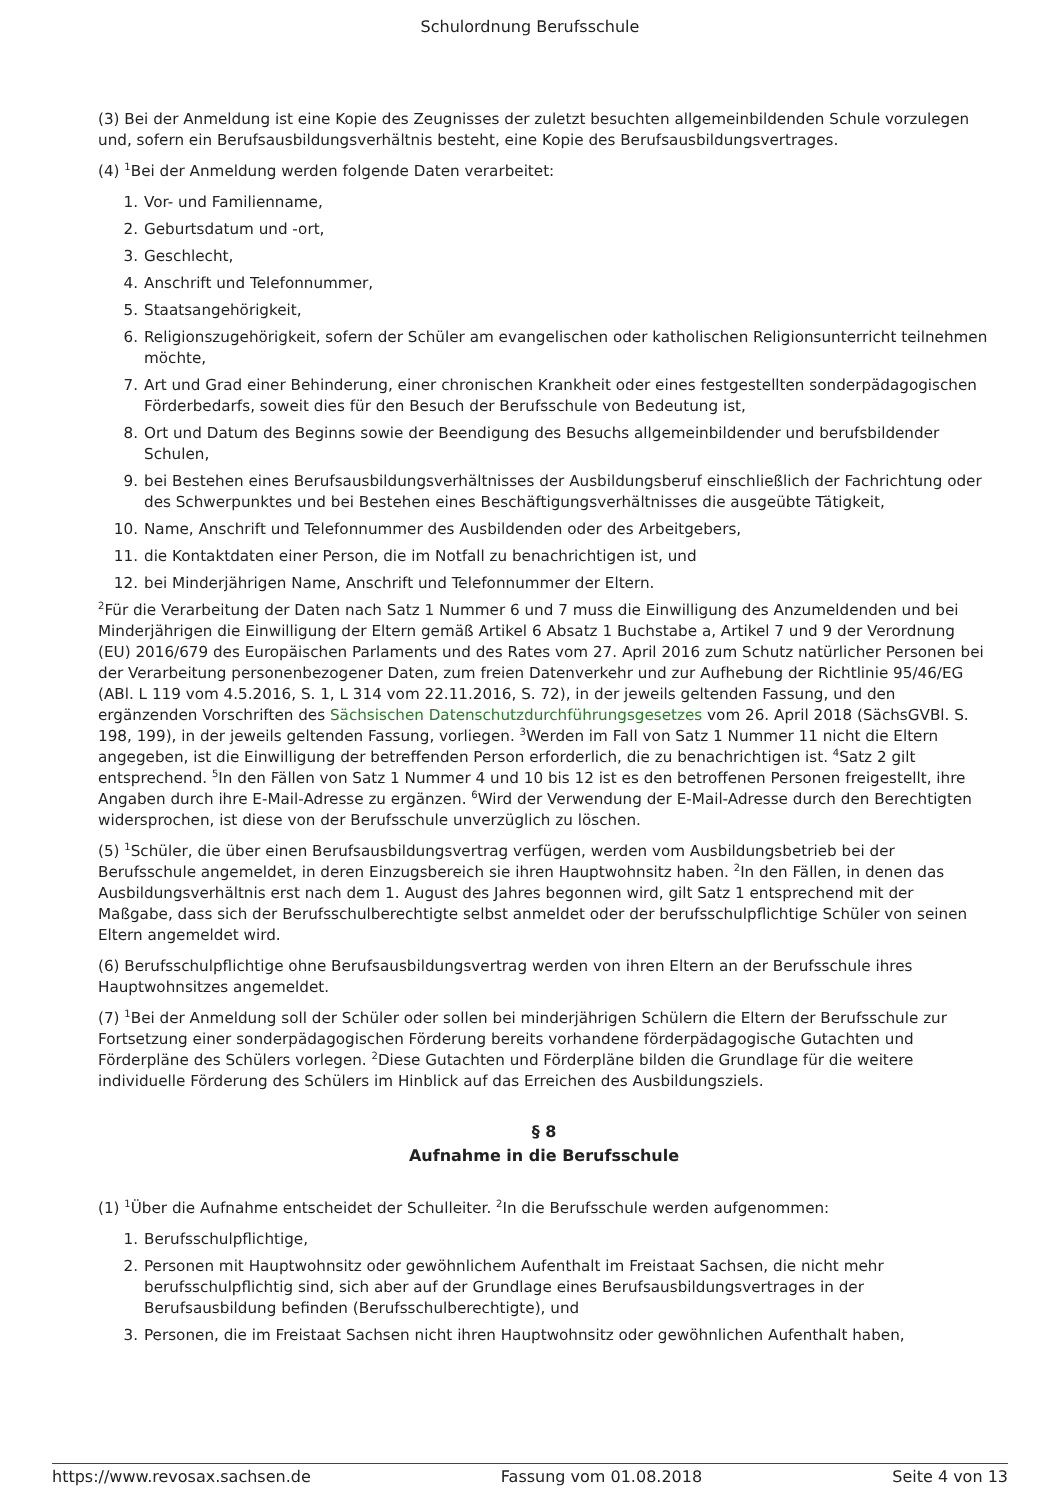Schulordnung Berufsschule
(3) Bei der Anmeldung ist eine Kopie des Zeugnisses der zuletzt besuchten allgemeinbildenden Schule vorzulegen und, sofern ein Berufsausbildungsverhältnis besteht, eine Kopie des Berufsausbildungsvertrages.
(4) <sup>1</sup>Bei der Anmeldung werden folgende Daten verarbeitet:
1. Vor- und Familienname,
2. Geburtsdatum und -ort,
3. Geschlecht,
4. Anschrift und Telefonnummer,
5. Staatsangehörigkeit,
6. Religionszugehörigkeit, sofern der Schüler am evangelischen oder katholischen Religionsunterricht teilnehmen möchte,
7. Art und Grad einer Behinderung, einer chronischen Krankheit oder eines festgestellten sonderpädagogischen Förderbedarfs, soweit dies für den Besuch der Berufsschule von Bedeutung ist,
8. Ort und Datum des Beginns sowie der Beendigung des Besuchs allgemeinbildender und berufsbildender Schulen,
9. bei Bestehen eines Berufsausbildungsverhältnisses der Ausbildungsberuf einschließlich der Fachrichtung oder des Schwerpunktes und bei Bestehen eines Beschäftigungsverhältnisses die ausgeübte Tätigkeit,
10. Name, Anschrift und Telefonnummer des Ausbildenden oder des Arbeitgebers,
11. die Kontaktdaten einer Person, die im Notfall zu benachrichtigen ist, und
12. bei Minderjährigen Name, Anschrift und Telefonnummer der Eltern.
<sup>2</sup> Für die Verarbeitung der Daten nach Satz 1 Nummer 6 und 7 muss die Einwilligung des Anzumeldenden und bei Minderjährigen die Einwilligung der Eltern gemäß Artikel 6 Absatz 1 Buchstabe a, Artikel 7 und 9 der Verordnung (EU) 2016/679 des Europäischen Parlaments und des Rates vom 27. April 2016 zum Schutz natürlicher Personen bei der Verarbeitung personenbezogener Daten, zum freien Datenverkehr und zur Aufhebung der Richtlinie 95/46/EG (ABl. L 119 vom 4.5.2016, S. 1, L 314 vom 22.11.2016, S. 72), in der jeweils geltenden Fassung, und den ergänzenden Vorschriften des Sächsischen Datenschutzdurchführungsgesetzes vom 26. April 2018 (SächsGVBl. S. 198, 199), in der jeweils geltenden Fassung, vorliegen. <sup>3</sup>Werden im Fall von Satz 1 Nummer 11 nicht die Eltern angegeben, ist die Einwilligung der betreffenden Person erforderlich, die zu benachrichtigen ist. <sup>4</sup>Satz 2 gilt entsprechend. <sup>5</sup>In den Fällen von Satz 1 Nummer 4 und 10 bis 12 ist es den betroffenen Personen freigestellt, ihre Angaben durch ihre E-Mail-Adresse zu ergänzen. <sup>6</sup>Wird der Verwendung der E-Mail-Adresse durch den Berechtigten widersprochen, ist diese von der Berufsschule unverzüglich zu löschen.
(5) <sup>1</sup>Schüler, die über einen Berufsausbildungsvertrag verfügen, werden vom Ausbildungsbetrieb bei der Berufsschule angemeldet, in deren Einzugsbereich sie ihren Hauptwohnsitz haben. <sup>2</sup>In den Fällen, in denen das Ausbildungsverhältnis erst nach dem 1. August des Jahres begonnen wird, gilt Satz 1 entsprechend mit der Maßgabe, dass sich der Berufsschulberechtigte selbst anmeldet oder der berufsschulpflichtige Schüler von seinen Eltern angemeldet wird.
(6) Berufsschulpflichtige ohne Berufsausbildungsvertrag werden von ihren Eltern an der Berufsschule ihres Hauptwohnsitzes angemeldet.
(7) <sup>1</sup>Bei der Anmeldung soll der Schüler oder sollen bei minderjährigen Schülern die Eltern der Berufsschule zur Fortsetzung einer sonderpädagogischen Förderung bereits vorhandene förderpädagogische Gutachten und Förderpläne des Schülers vorlegen. <sup>2</sup>Diese Gutachten und Förderpläne bilden die Grundlage für die weitere individuelle Förderung des Schülers im Hinblick auf das Erreichen des Ausbildungsziels.
§ 8
Aufnahme in die Berufsschule
(1) <sup>1</sup>Über die Aufnahme entscheidet der Schulleiter. <sup>2</sup>In die Berufsschule werden aufgenommen:
1. Berufsschulpflichtige,
2. Personen mit Hauptwohnsitz oder gewöhnlichem Aufenthalt im Freistaat Sachsen, die nicht mehr berufsschulpflichtig sind, sich aber auf der Grundlage eines Berufsausbildungsvertrages in der Berufsausbildung befinden (Berufsschulberechtigte), und
3. Personen, die im Freistaat Sachsen nicht ihren Hauptwohnsitz oder gewöhnlichen Aufenthalt haben,
https://www.revosax.sachsen.de Fassung vom 01.08.2018 Seite 4 von 13